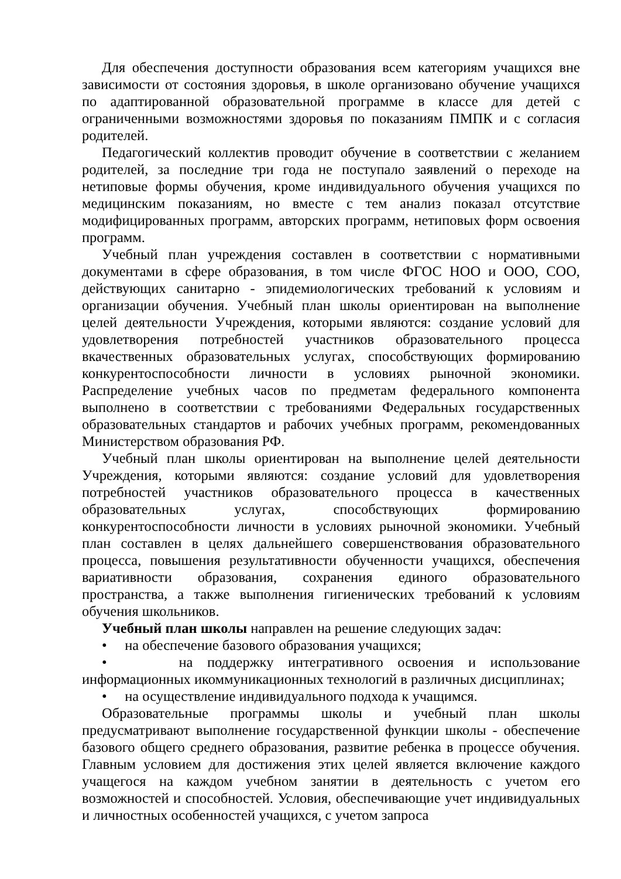Для обеспечения доступности образования всем категориям учащихся вне зависимости от состояния здоровья, в школе организовано обучение учащихся по адаптированной образовательной программе в классе для детей с ограниченными возможностями здоровья по показаниям ПМПК и с согласия родителей.
Педагогический коллектив проводит обучение в соответствии с желанием родителей, за последние три года не поступало заявлений о переходе на нетиповые формы обучения, кроме индивидуального обучения учащихся по медицинским показаниям, но вместе с тем анализ показал отсутствие модифицированных программ, авторских программ, нетиповых форм освоения программ.
Учебный план учреждения составлен в соответствии с нормативными документами в сфере образования, в том числе ФГОС НОО и ООО, СОО, действующих санитарно - эпидемиологических требований к условиям и организации обучения. Учебный план школы ориентирован на выполнение целей деятельности Учреждения, которыми являются: создание условий для удовлетворения потребностей участников образовательного процесса вкачественных образовательных услугах, способствующих формированию конкурентоспособности личности в условиях рыночной экономики. Распределение учебных часов по предметам федерального компонента выполнено в соответствии с требованиями Федеральных государственных образовательных стандартов и рабочих учебных программ, рекомендованных Министерством образования РФ.
Учебный план школы ориентирован на выполнение целей деятельности Учреждения, которыми являются: создание условий для удовлетворения потребностей участников образовательного процесса в качественных образовательных услугах, способствующих формированию конкурентоспособности личности в условиях рыночной экономики. Учебный план составлен в целях дальнейшего совершенствования образовательного процесса, повышения результативности обученности учащихся, обеспечения вариативности образования, сохранения единого образовательного пространства, а также выполнения гигиенических требований к условиям обучения школьников.
Учебный план школы направлен на решение следующих задач:
• на обеспечение базового образования учащихся;
• на поддержку интегративного освоения и использование информационных икоммуникационных технологий в различных дисциплинах;
• на осуществление индивидуального подхода к учащимся.
Образовательные программы школы и учебный план школы предусматривают выполнение государственной функции школы - обеспечение базового общего среднего образования, развитие ребенка в процессе обучения. Главным условием для достижения этих целей является включение каждого учащегося на каждом учебном занятии в деятельность с учетом его возможностей и способностей. Условия, обеспечивающие учет индивидуальных и личностных особенностей учащихся, с учетом запроса